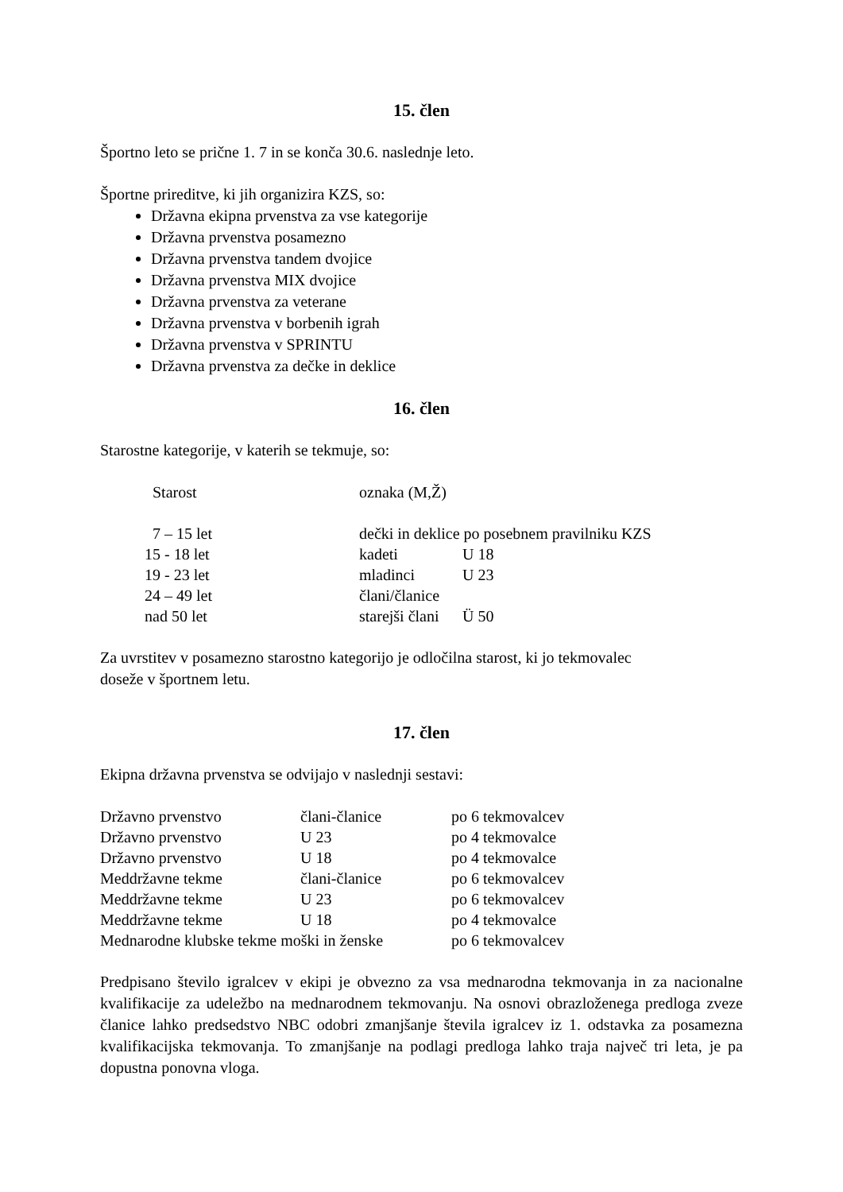15. člen
Športno leto se prične 1. 7 in se konča 30.6. naslednje leto.
Športne prireditve, ki jih organizira KZS, so:
Državna ekipna prvenstva za vse kategorije
Državna prvenstva posamezno
Državna prvenstva tandem dvojice
Državna prvenstva MIX dvojice
Državna prvenstva za veterane
Državna prvenstva v borbenih igrah
Državna prvenstva v SPRINTU
Državna prvenstva za dečke in deklice
16. člen
Starostne kategorije, v katerih se tekmuje, so:
| Starost | oznaka (M,Ž) | |
| --- | --- | --- |
| 7 – 15 let | dečki in deklice po posebnem pravilniku KZS | |
| 15 - 18 let | kadeti | U 18 |
| 19 - 23 let | mladinci | U 23 |
| 24 – 49 let | člani/članice | |
| nad 50 let | starejši člani | Ü 50 |
Za uvrstitev v posamezno starostno kategorijo je odločilna starost, ki jo tekmovalec
doseže v športnem letu.
17. člen
Ekipna državna prvenstva se odvijajo v naslednji sestavi:
| Državno prvenstvo | člani-članice | po 6 tekmovalcev |
| Državno prvenstvo | U 23 | po 4 tekmovalce |
| Državno prvenstvo | U 18 | po 4 tekmovalce |
| Meddržavne tekme | člani-članice | po 6 tekmovalcev |
| Meddržavne tekme | U 23 | po 6 tekmovalcev |
| Meddržavne tekme | U 18 | po 4 tekmovalce |
| Mednarodne klubske tekme moški in ženske | | po 6 tekmovalcev |
Predpisano število igralcev v ekipi je obvezno za vsa mednarodna tekmovanja in za nacionalne kvalifikacije za udeležbo na mednarodnem tekmovanju. Na osnovi obrazloženega predloga zveze članice lahko predsedstvo NBC odobri zmanjšanje števila igralcev iz 1. odstavka za posamezna kvalifikacijska tekmovanja. To zmanjšanje na podlagi predloga lahko traja največ tri leta, je pa dopustna ponovna vloga.